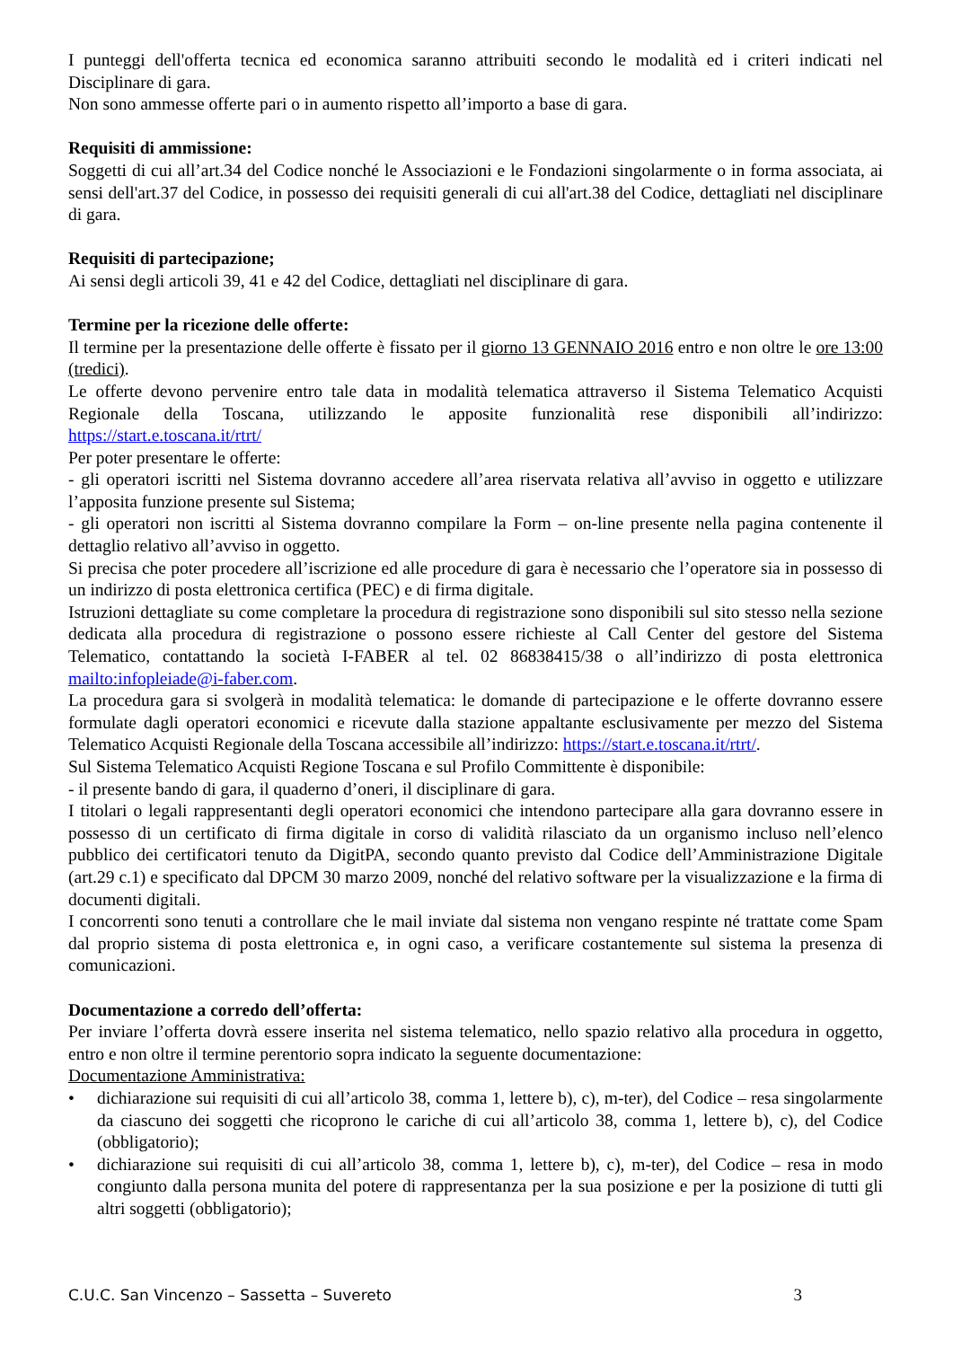I punteggi dell'offerta tecnica ed economica saranno attribuiti secondo le modalità ed i criteri indicati nel Disciplinare di gara.
Non sono ammesse offerte pari o in aumento rispetto all’importo a base di gara.
Requisiti di ammissione:
Soggetti di cui all’art.34 del Codice nonché le Associazioni e le Fondazioni singolarmente o in forma associata, ai sensi dell'art.37 del Codice, in possesso dei requisiti generali di cui all'art.38 del Codice, dettagliati nel disciplinare di gara.
Requisiti di partecipazione;
Ai sensi degli articoli 39, 41 e 42 del Codice, dettagliati nel disciplinare di gara.
Termine per la ricezione delle offerte:
Il termine per la presentazione delle offerte è fissato per il giorno 13 GENNAIO 2016 entro e non oltre le ore 13:00 (tredici).
Le offerte devono pervenire entro tale data in modalità telematica attraverso il Sistema Telematico Acquisti Regionale della Toscana, utilizzando le apposite funzionalità rese disponibili all’indirizzo: https://start.e.toscana.it/rtrt/
Per poter presentare le offerte:
- gli operatori iscritti nel Sistema dovranno accedere all’area riservata relativa all’avviso in oggetto e utilizzare l’apposita funzione presente sul Sistema;
- gli operatori non iscritti al Sistema dovranno compilare la Form – on-line presente nella pagina contenente il dettaglio relativo all’avviso in oggetto.
Si precisa che poter procedere all’iscrizione ed alle procedure di gara è necessario che l’operatore sia in possesso di un indirizzo di posta elettronica certifica (PEC) e di firma digitale.
Istruzioni dettagliate su come completare la procedura di registrazione sono disponibili sul sito stesso nella sezione dedicata alla procedura di registrazione o possono essere richieste al Call Center del gestore del Sistema Telematico, contattando la società I-FABER al tel. 02 86838415/38 o all’indirizzo di posta elettronica mailto:infopleiade@i-faber.com.
La procedura gara si svolgerà in modalità telematica: le domande di partecipazione e le offerte dovranno essere formulate dagli operatori economici e ricevute dalla stazione appaltante esclusivamente per mezzo del Sistema Telematico Acquisti Regionale della Toscana accessibile all’indirizzo: https://start.e.toscana.it/rtrt/.
Sul Sistema Telematico Acquisti Regione Toscana e sul Profilo Committente è disponibile:
- il presente bando di gara, il quaderno d’oneri, il disciplinare di gara.
I titolari o legali rappresentanti degli operatori economici che intendono partecipare alla gara dovranno essere in possesso di un certificato di firma digitale in corso di validità rilasciato da un organismo incluso nell’elenco pubblico dei certificatori tenuto da DigitPA, secondo quanto previsto dal Codice dell’Amministrazione Digitale (art.29 c.1) e specificato dal DPCM 30 marzo 2009, nonché del relativo software per la visualizzazione e la firma di documenti digitali.
I concorrenti sono tenuti a controllare che le mail inviate dal sistema non vengano respinte né trattate come Spam dal proprio sistema di posta elettronica e, in ogni caso, a verificare costantemente sul sistema la presenza di comunicazioni.
Documentazione a corredo dell’offerta:
Per inviare l’offerta dovrà essere inserita nel sistema telematico, nello spazio relativo alla procedura in oggetto, entro e non oltre il termine perentorio sopra indicato la seguente documentazione:
Documentazione Amministrativa:
• dichiarazione sui requisiti di cui all’articolo 38, comma 1, lettere b), c), m-ter), del Codice – resa singolarmente da ciascuno dei soggetti che ricoprono le cariche di cui all’articolo 38, comma 1, lettere b), c), del Codice (obbligatorio);
• dichiarazione sui requisiti di cui all’articolo 38, comma 1, lettere b), c), m-ter), del Codice – resa in modo congiunto dalla persona munita del potere di rappresentanza per la sua posizione e per la posizione di tutti gli altri soggetti (obbligatorio);
C.U.C. San Vincenzo – Sassetta – Suvereto 3